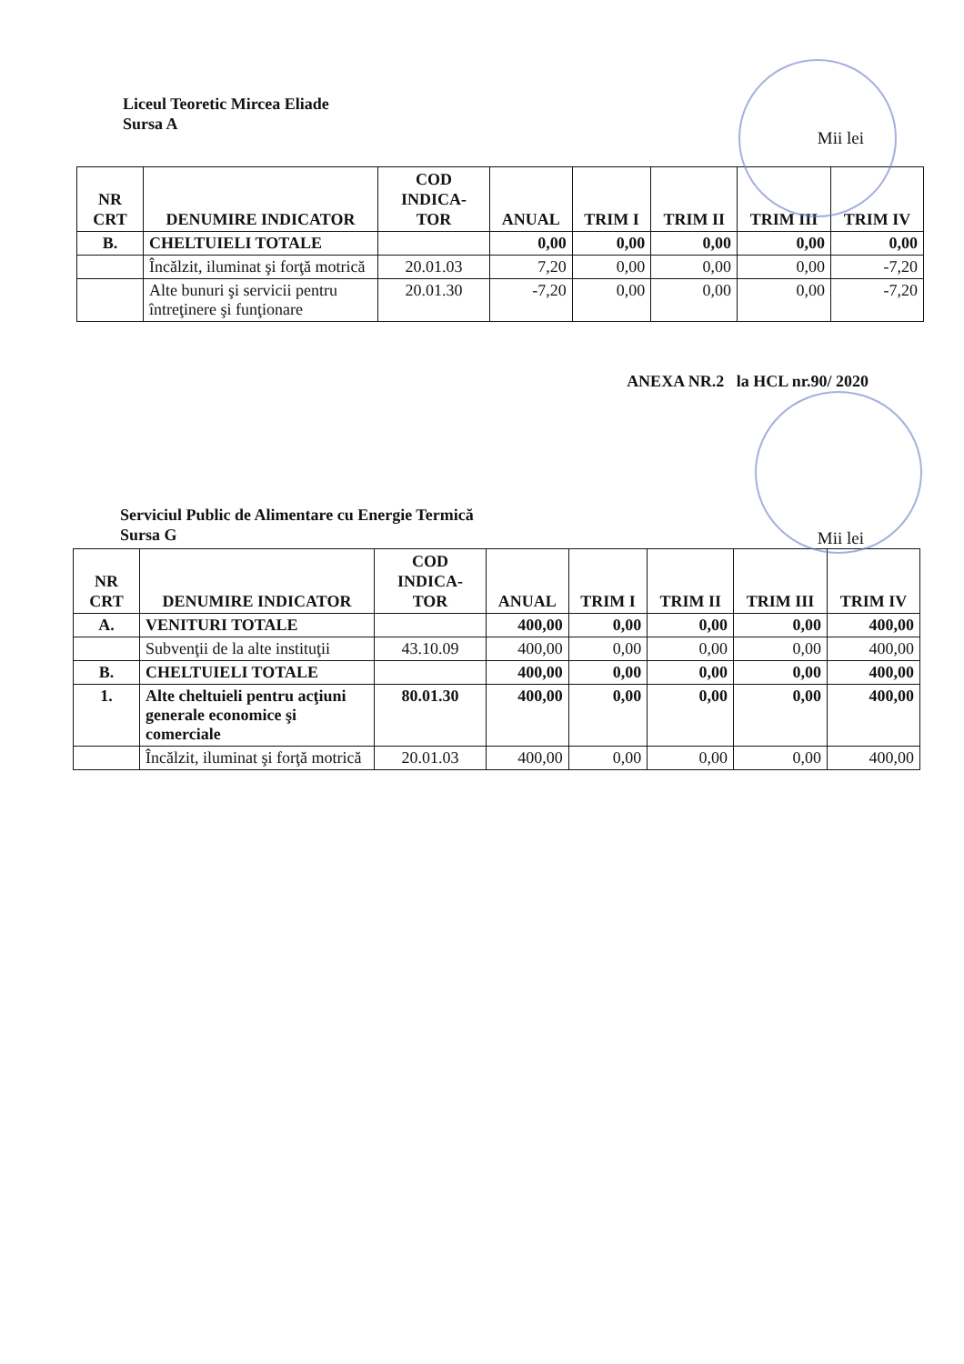Liceul Teoretic Mircea Eliade
Sursa A
Mii lei
| NR CRT | DENUMIRE INDICATOR | COD INDICA-TOR | ANUAL | TRIM I | TRIM II | TRIM III | TRIM IV |
| --- | --- | --- | --- | --- | --- | --- | --- |
| B. | CHELTUIELI TOTALE | | 0,00 | 0,00 | 0,00 | 0,00 | 0,00 |
| | Încălzit, iluminat şi forţă motrică | 20.01.03 | 7,20 | 0,00 | 0,00 | 0,00 | -7,20 |
| | Alte bunuri şi servicii pentru întreţinere şi funţionare | 20.01.30 | -7,20 | 0,00 | 0,00 | 0,00 | -7,20 |
ANEXA NR.2 la HCL nr.90/ 2020
Serviciul Public de Alimentare cu Energie Termică
Sursa G
Mii lei
| NR CRT | DENUMIRE INDICATOR | COD INDICA-TOR | ANUAL | TRIM I | TRIM II | TRIM III | TRIM IV |
| --- | --- | --- | --- | --- | --- | --- | --- |
| A. | VENITURI TOTALE | | 400,00 | 0,00 | 0,00 | 0,00 | 400,00 |
| | Subvenţii de la alte instituţii | 43.10.09 | 400,00 | 0,00 | 0,00 | 0,00 | 400,00 |
| B. | CHELTUIELI TOTALE | | 400,00 | 0,00 | 0,00 | 0,00 | 400,00 |
| 1. | Alte cheltuieli pentru acţiuni generale economice şi comerciale | 80.01.30 | 400,00 | 0,00 | 0,00 | 0,00 | 400,00 |
| | Încălzit, iluminat şi forţă motrică | 20.01.03 | 400,00 | 0,00 | 0,00 | 0,00 | 400,00 |